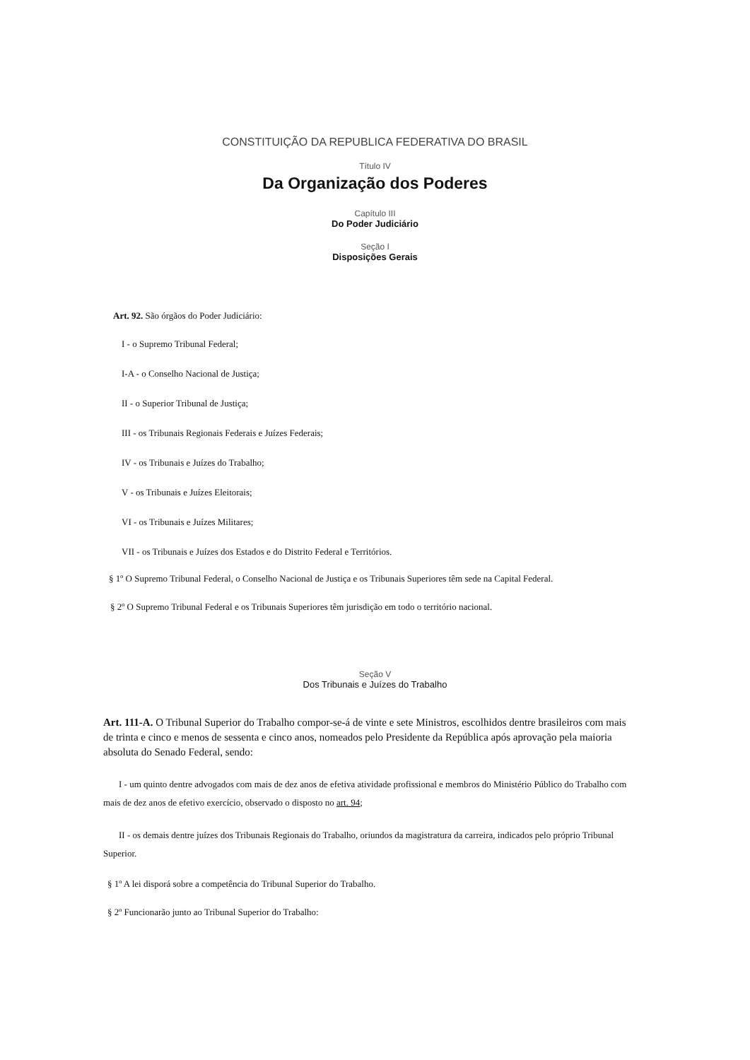CONSTITUIÇÃO DA REPUBLICA FEDERATIVA DO BRASIL
Título IV
Da Organização dos Poderes
Capítulo III
Do Poder Judiciário
Seção I
Disposições Gerais
Art. 92. São órgãos do Poder Judiciário:
I - o Supremo Tribunal Federal;
I-A - o Conselho Nacional de Justiça;
II - o Superior Tribunal de Justiça;
III - os Tribunais Regionais Federais e Juízes Federais;
IV - os Tribunais e Juízes do Trabalho;
V - os Tribunais e Juízes Eleitorais;
VI - os Tribunais e Juízes Militares;
VII - os Tribunais e Juízes dos Estados e do Distrito Federal e Territórios.
§ 1º O Supremo Tribunal Federal, o Conselho Nacional de Justiça e os Tribunais Superiores têm sede na Capital Federal.
§ 2º O Supremo Tribunal Federal e os Tribunais Superiores têm jurisdição em todo o território nacional.
Seção V
Dos Tribunais e Juízes do Trabalho
Art. 111-A. O Tribunal Superior do Trabalho compor-se-á de vinte e sete Ministros, escolhidos dentre brasileiros com mais de trinta e cinco e menos de sessenta e cinco anos, nomeados pelo Presidente da República após aprovação pela maioria absoluta do Senado Federal, sendo:
I - um quinto dentre advogados com mais de dez anos de efetiva atividade profissional e membros do Ministério Público do Trabalho com mais de dez anos de efetivo exercício, observado o disposto no art. 94;
II - os demais dentre juízes dos Tribunais Regionais do Trabalho, oriundos da magistratura da carreira, indicados pelo próprio Tribunal Superior.
§ 1º A lei disporá sobre a competência do Tribunal Superior do Trabalho.
§ 2º Funcionarão junto ao Tribunal Superior do Trabalho: